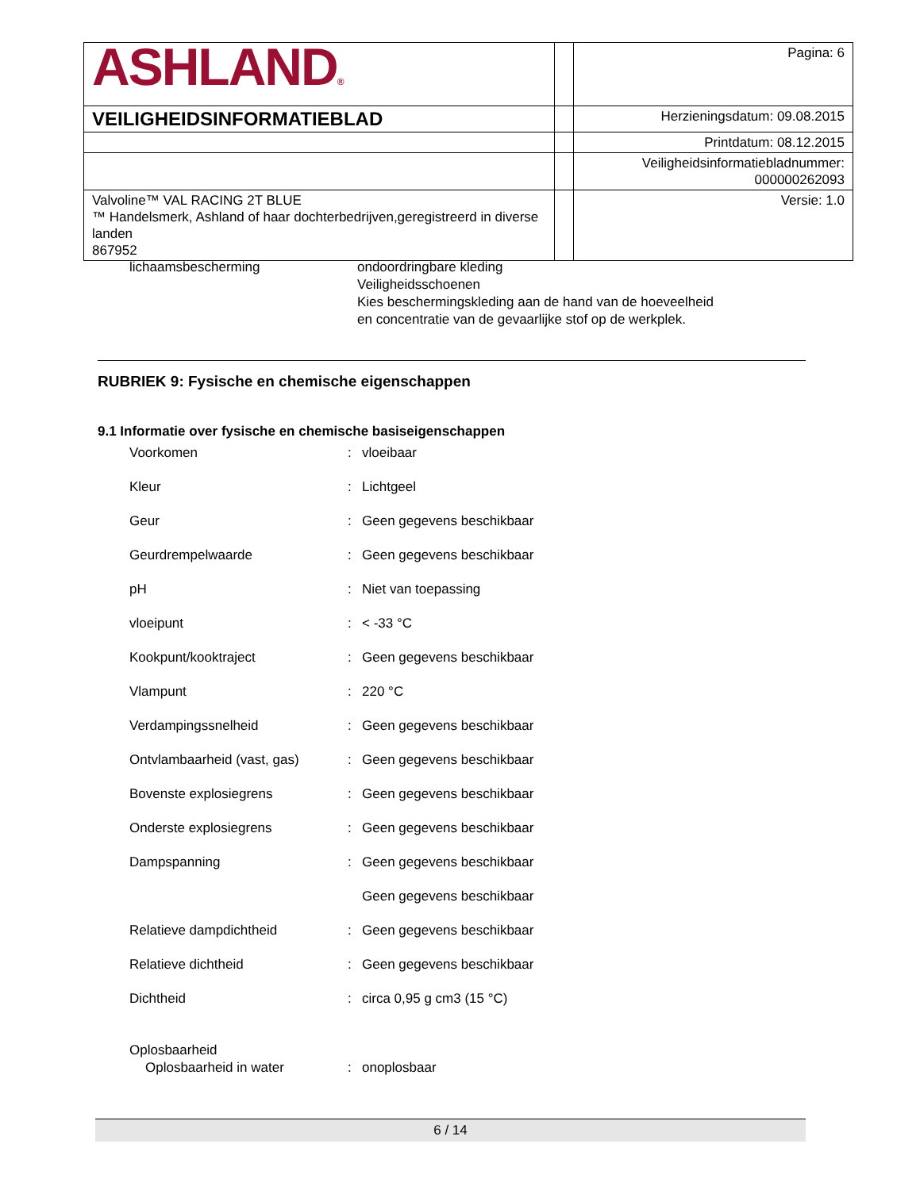| ASHLAND ® | | Pagina: 6 |
| VEILIGHEIDSINFORMATIEBLAD | | Herzieningsdatum: 09.08.2015 |
| | | Printdatum: 08.12.2015 |
| | | Veiligheidsinformatiebladnummer: 000000262093 |
| Valvoline™ VAL RACING 2T BLUE ™ Handelsmerk, Ashland of haar dochterbedrijven,geregistreerd in diverse landen 867952 | | Versie: 1.0 |
| lichaamsbescherming | ondoordringbare kleding Veiligheidsschoenen Kies beschermingskleding aan de hand van de hoeveelheid en concentratie van de gevaarlijke stof op de werkplek. |
RUBRIEK 9: Fysische en chemische eigenschappen
9.1 Informatie over fysische en chemische basiseigenschappen
| Voorkomen | : | vloeibaar |
| Kleur | : | Lichtgeel |
| Geur | : | Geen gegevens beschikbaar |
| Geurdrempelwaarde | : | Geen gegevens beschikbaar |
| pH | : | Niet van toepassing |
| vloeipunt | : | < -33 °C |
| Kookpunt/kooktraject | : | Geen gegevens beschikbaar |
| Vlampunt | : | 220 °C |
| Verdampingssnelheid | : | Geen gegevens beschikbaar |
| Ontvlambaarheid (vast, gas) | : | Geen gegevens beschikbaar |
| Bovenste explosiegrens | : | Geen gegevens beschikbaar |
| Onderste explosiegrens | : | Geen gegevens beschikbaar |
| Dampspanning | : | Geen gegevens beschikbaar |
| | | Geen gegevens beschikbaar |
| Relatieve dampdichtheid | : | Geen gegevens beschikbaar |
| Relatieve dichtheid | : | Geen gegevens beschikbaar |
| Dichtheid | : | circa 0,95 g cm3 (15 °C) |
| Oplosbaarheid | | |
| Oplosbaarheid in water | : | onoplosbaar |
6 / 14